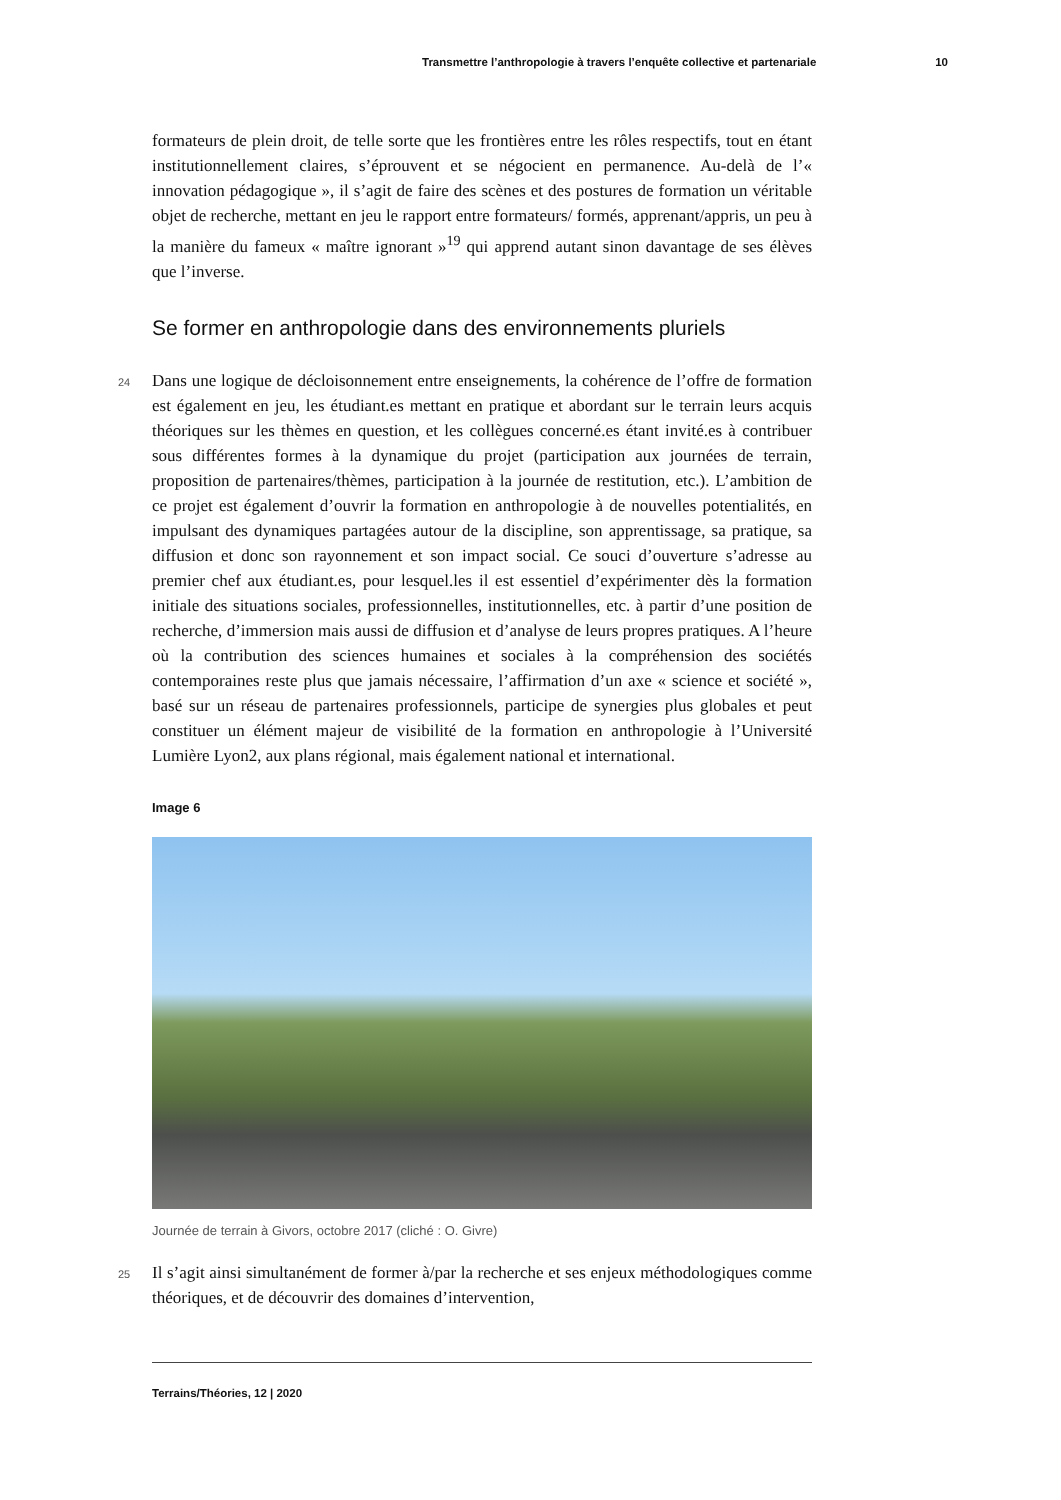Transmettre l’anthropologie à travers l’enquête collective et partenariale 10
formateurs de plein droit, de telle sorte que les frontières entre les rôles respectifs, tout en étant institutionnellement claires, s’éprouvent et se négocient en permanence. Au-delà de l’« innovation pédagogique », il s’agit de faire des scènes et des postures de formation un véritable objet de recherche, mettant en jeu le rapport entre formateurs/ formés, apprenant/appris, un peu à la manière du fameux « maître ignorant »<sup>19</sup> qui apprend autant sinon davantage de ses élèves que l’inverse.
Se former en anthropologie dans des environnements pluriels
24 Dans une logique de décloisonnement entre enseignements, la cohérence de l’offre de formation est également en jeu, les étudiant.es mettant en pratique et abordant sur le terrain leurs acquis théoriques sur les thèmes en question, et les collègues concerné.es étant invité.es à contribuer sous différentes formes à la dynamique du projet (participation aux journées de terrain, proposition de partenaires/thèmes, participation à la journée de restitution, etc.). L’ambition de ce projet est également d’ouvrir la formation en anthropologie à de nouvelles potentialités, en impulsant des dynamiques partagées autour de la discipline, son apprentissage, sa pratique, sa diffusion et donc son rayonnement et son impact social. Ce souci d’ouverture s’adresse au premier chef aux étudiant.es, pour lesquel.les il est essentiel d’expérimenter dès la formation initiale des situations sociales, professionnelles, institutionnelles, etc. à partir d’une position de recherche, d’immersion mais aussi de diffusion et d’analyse de leurs propres pratiques. A l’heure où la contribution des sciences humaines et sociales à la compréhension des sociétés contemporaines reste plus que jamais nécessaire, l’affirmation d’un axe « science et société », basé sur un réseau de partenaires professionnels, participe de synergies plus globales et peut constituer un élément majeur de visibilité de la formation en anthropologie à l’Université Lumière Lyon2, aux plans régional, mais également national et international.
Image 6
Journée de terrain à Givors, octobre 2017 (cliché : O. Givre)
25 Il s’agit ainsi simultanément de former à/par la recherche et ses enjeux méthodologiques comme théoriques, et de découvrir des domaines d’intervention,
Terrains/Théories, 12 | 2020